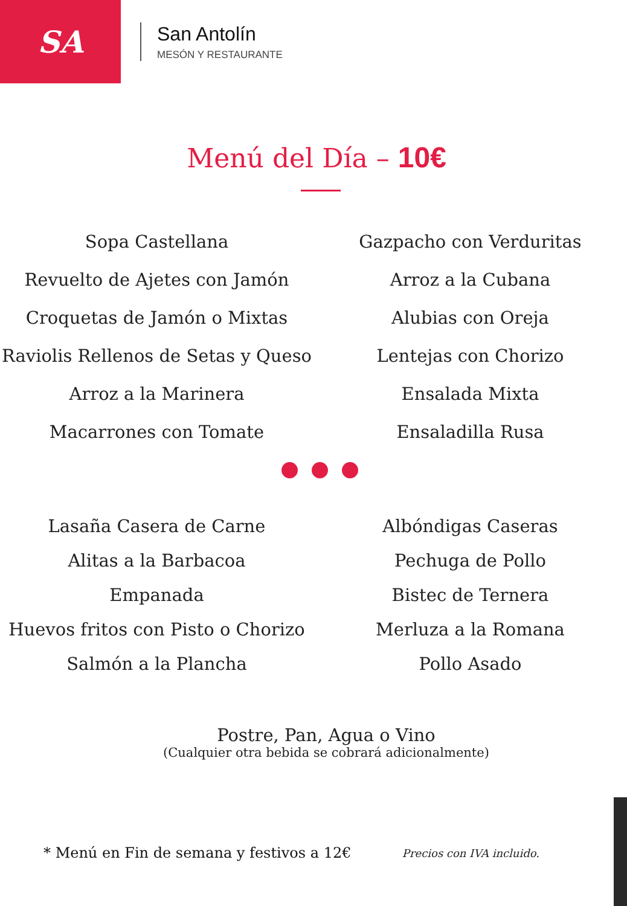SA
San Antolín
MESÓN Y RESTAURANTE
Menú del Día – 10€
Sopa Castellana
Revuelto de Ajetes con Jamón
Croquetas de Jamón o Mixtas
Raviolis Rellenos de Setas y Queso
Arroz a la Marinera
Macarrones con Tomate
Gazpacho con Verduritas
Arroz a la Cubana
Alubias con Oreja
Lentejas con Chorizo
Ensalada Mixta
Ensaladilla Rusa
Lasaña Casera de Carne
Alitas a la Barbacoa
Empanada
Huevos fritos con Pisto o Chorizo
Salmón a la Plancha
Albóndigas Caseras
Pechuga de Pollo
Bistec de Ternera
Merluza a la Romana
Pollo Asado
Postre, Pan, Agua o Vino
(Cualquier otra bebida se cobrará adicionalmente)
* Menú en Fin de semana y festivos a 12€ Precios con IVA incluido.